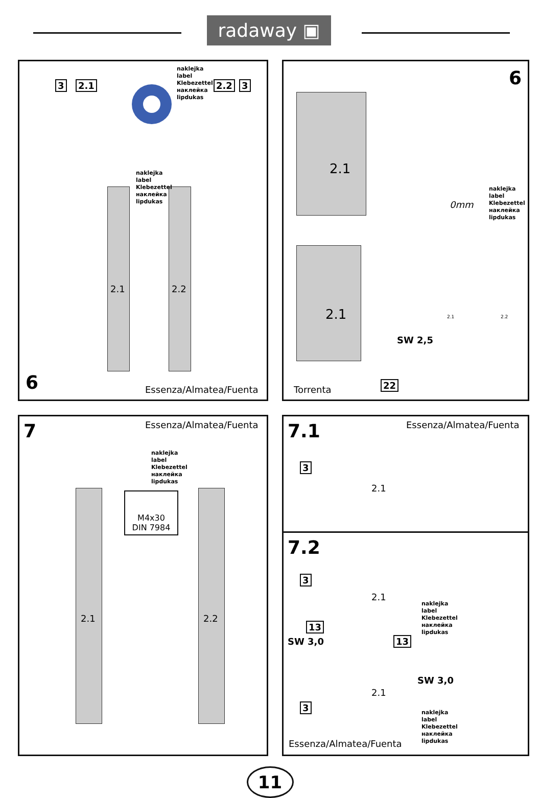radaway ▣
3 2.1
naklejka
label
Klebezettel
наклейка
lipdukas
2.2 3
naklejka
label
Klebezettel
наклейка
lipdukas
2.1 2.2
6 Essenza/Almatea/Fuenta
6
2.1
0mm
naklejka
label
Klebezettel
наклейка
lipdukas
2.1
SW 2,5
22
2.1 2.2
Torrenta
7
Essenza/Almatea/Fuenta
naklejka
label
Klebezettel
наклейка
lipdukas
M4x30
DIN 7984
2.1 2.2
7.1
Essenza/Almatea/Fuenta
3
2.1
7.2
3
2.1
13
SW 3,0
naklejka
label
Klebezettel
наклейка
lipdukas
13
SW 3,0
2.1
3
naklejka
label
Klebezettel
наклейка
lipdukas
Essenza/Almatea/Fuenta
11